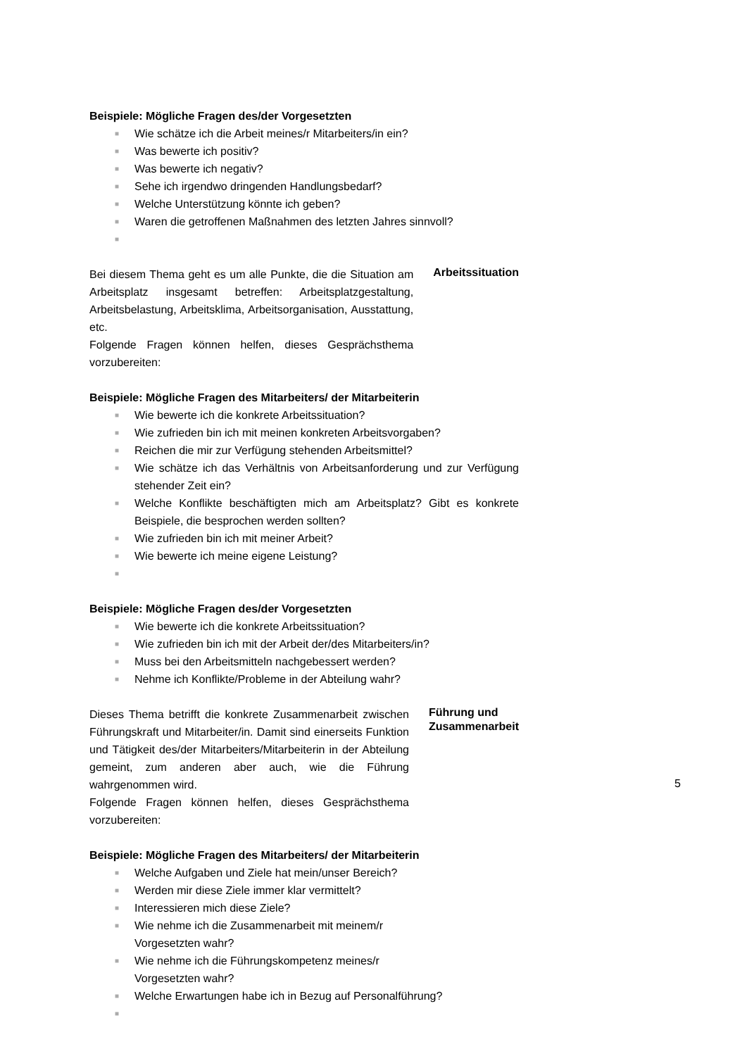Beispiele: Mögliche Fragen des/der Vorgesetzten
■ Wie schätze ich die Arbeit meines/r Mitarbeiters/in ein?
■ Was bewerte ich positiv?
■ Was bewerte ich negativ?
■ Sehe ich irgendwo dringenden Handlungsbedarf?
■ Welche Unterstützung könnte ich geben?
■ Waren die getroffenen Maßnahmen des letzten Jahres sinnvoll?
■
Bei diesem Thema geht es um alle Punkte, die die Situation am Arbeitsplatz insgesamt betreffen: Arbeitsplatzgestaltung, Arbeitsbelastung, Arbeitsklima, Arbeitsorganisation, Ausstattung, etc.
Folgende Fragen können helfen, dieses Gesprächsthema vorzubereiten:
Arbeitssituation
Beispiele: Mögliche Fragen des Mitarbeiters/ der Mitarbeiterin
■ Wie bewerte ich die konkrete Arbeitssituation?
■ Wie zufrieden bin ich mit meinen konkreten Arbeitsvorgaben?
■ Reichen die mir zur Verfügung stehenden Arbeitsmittel?
■ Wie schätze ich das Verhältnis von Arbeitsanforderung und zur Verfügung stehender Zeit ein?
■ Welche Konflikte beschäftigten mich am Arbeitsplatz? Gibt es konkrete Beispiele, die besprochen werden sollten?
■ Wie zufrieden bin ich mit meiner Arbeit?
■ Wie bewerte ich meine eigene Leistung?
■
Beispiele: Mögliche Fragen des/der Vorgesetzten
■ Wie bewerte ich die konkrete Arbeitssituation?
■ Wie zufrieden bin ich mit der Arbeit der/des Mitarbeiters/in?
■ Muss bei den Arbeitsmitteln nachgebessert werden?
■ Nehme ich Konflikte/Probleme in der Abteilung wahr?
Dieses Thema betrifft die konkrete Zusammenarbeit zwischen Führungskraft und Mitarbeiter/in. Damit sind einerseits Funktion und Tätigkeit des/der Mitarbeiters/Mitarbeiterin in der Abteilung gemeint, zum anderen aber auch, wie die Führung wahrgenommen wird.
Folgende Fragen können helfen, dieses Gesprächsthema vorzubereiten:
Führung und Zusammenarbeit
Beispiele: Mögliche Fragen des Mitarbeiters/ der Mitarbeiterin
■ Welche Aufgaben und Ziele hat mein/unser Bereich?
■ Werden mir diese Ziele immer klar vermittelt?
■ Interessieren mich diese Ziele?
■ Wie nehme ich die Zusammenarbeit mit meinem/r
Vorgesetzten wahr?
■ Wie nehme ich die Führungskompetenz meines/r
Vorgesetzten wahr?
■ Welche Erwartungen habe ich in Bezug auf Personalführung?
■
5